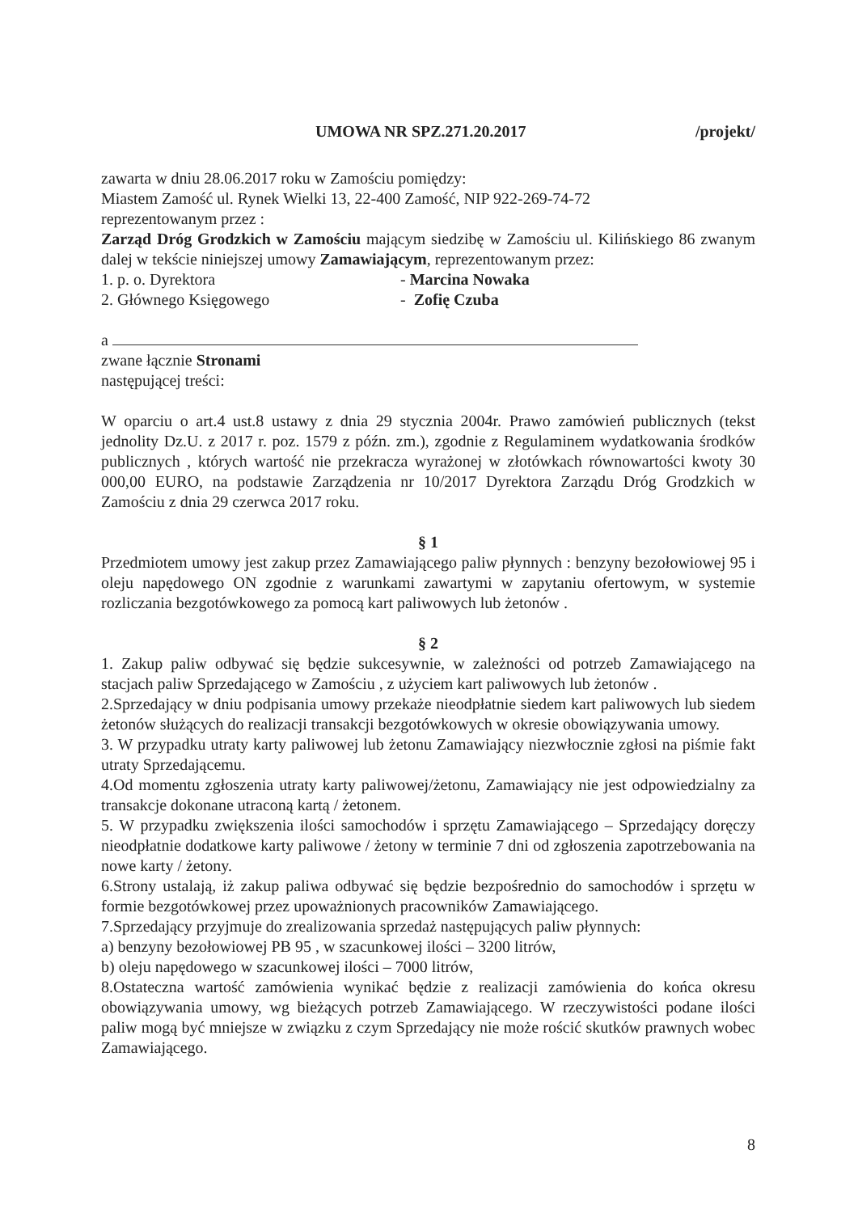UMOWA NR SPZ.271.20.2017 /projekt/
zawarta w dniu 28.06.2017 roku w Zamościu pomiędzy:
Miastem Zamość ul. Rynek Wielki 13, 22-400 Zamość, NIP 922-269-74-72
reprezentowanym przez :
Zarząd Dróg Grodzkich w Zamościu mającym siedzibę w Zamościu ul. Kilińskiego 86 zwanym dalej w tekście niniejszej umowy Zamawiającym, reprezentowanym przez:
1. p. o. Dyrektora - Marcina Nowaka
2. Głównego Księgowego - Zofię Czuba
a
zwane łącznie Stronami
następującej treści:
W oparciu o art.4 ust.8 ustawy z dnia 29 stycznia 2004r. Prawo zamówień publicznych (tekst jednolity Dz.U. z 2017 r. poz. 1579 z późn. zm.), zgodnie z Regulaminem wydatkowania środków publicznych , których wartość nie przekracza wyrażonej w złotówkach równowartości kwoty 30 000,00 EURO, na podstawie Zarządzenia nr 10/2017 Dyrektora Zarządu Dróg Grodzkich w Zamościu z dnia 29 czerwca 2017 roku.
§ 1
Przedmiotem umowy jest zakup przez Zamawiającego paliw płynnych : benzyny bezołowiowej 95 i oleju napędowego ON zgodnie z warunkami zawartymi w zapytaniu ofertowym, w systemie rozliczania bezgotówkowego za pomocą kart paliwowych lub żetonów .
§ 2
1. Zakup paliw odbywać się będzie sukcesywnie, w zależności od potrzeb Zamawiającego na stacjach paliw Sprzedającego w Zamościu , z użyciem kart paliwowych lub żetonów .
2.Sprzedający w dniu podpisania umowy przekaże nieodpłatnie siedem kart paliwowych lub siedem żetonów służących do realizacji transakcji bezgotówkowych w okresie obowiązywania umowy.
3. W przypadku utraty karty paliwowej lub żetonu Zamawiający niezwłocznie zgłosi na piśmie fakt utraty Sprzedającemu.
4.Od momentu zgłoszenia utraty karty paliwowej/żetonu, Zamawiający nie jest odpowiedzialny za transakcje dokonane utraconą kartą / żetonem.
5. W przypadku zwiększenia ilości samochodów i sprzętu Zamawiającego – Sprzedający doręczy nieodpłatnie dodatkowe karty paliwowe / żetony w terminie 7 dni od zgłoszenia zapotrzebowania na nowe karty / żetony.
6.Strony ustalają, iż zakup paliwa odbywać się będzie bezpośrednio do samochodów i sprzętu w formie bezgotówkowej przez upoważnionych pracowników Zamawiającego.
7.Sprzedający przyjmuje do zrealizowania sprzedaż następujących paliw płynnych:
a) benzyny bezołowiowej PB 95 , w szacunkowej ilości – 3200 litrów,
b) oleju napędowego w szacunkowej ilości – 7000 litrów,
8.Ostateczna wartość zamówienia wynikać będzie z realizacji zamówienia do końca okresu obowiązywania umowy, wg bieżących potrzeb Zamawiającego. W rzeczywistości podane ilości paliw mogą być mniejsze w związku z czym Sprzedający nie może rościć skutków prawnych wobec Zamawiającego.
8